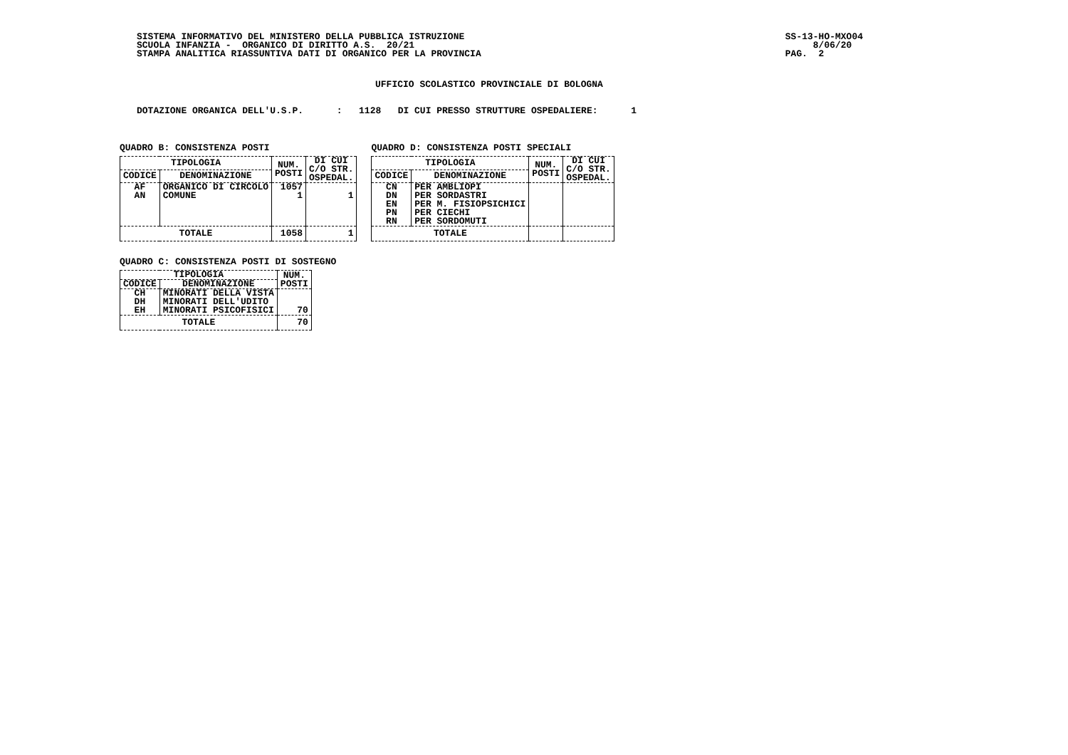SISTEMA INFORMATIVO DEL MINISTERO DELLA PUBBLICA ISTRUZIONE SCUOLA INFANZIA - ORGANICO DI DIRITTO A.S. 20/21 STAMPA ANALITICA RIASSUNTIVA DATI DI ORGANICO PER LA PROVINCIA
SS-13-HO-MXO04 8/06/20 PAG. 2
UFFICIO SCOLASTICO PROVINCIALE DI BOLOGNA
DOTAZIONE ORGANICA DELL'U.S.P. : 1128 DI CUI PRESSO STRUTTURE OSPEDALIERE: 1
QUADRO B: CONSISTENZA POSTI
| TIPOLOGIA | | NUM. POSTI | DI CUI C/O STR. OSPEDAL. |
| --- | --- | --- | --- |
| CODICE | DENOMINAZIONE | | |
| AF | ORGANICO DI CIRCOLO | 1057 | |
| AN | COMUNE | 1 | 1 |
| TOTALE | | 1058 | 1 |
QUADRO D: CONSISTENZA POSTI SPECIALI
| TIPOLOGIA | | NUM. POSTI | DI CUI C/O STR. OSPEDAL. |
| --- | --- | --- | --- |
| CODICE | DENOMINAZIONE | | |
| CN | PER AMBLIOPI | | |
| DN | PER SORDASTRI | | |
| EN | PER M. FISIOPSICHICI | | |
| PN | PER CIECHI | | |
| RN | PER SORDOMUTI | | |
| TOTALE | | | |
QUADRO C: CONSISTENZA POSTI DI SOSTEGNO
| TIPOLOGIA | | NUM. POSTI |
| --- | --- | --- |
| CODICE | DENOMINAZIONE | |
| CH | MINORATI DELLA VISTA | |
| DH | MINORATI DELL'UDITO | |
| EH | MINORATI PSICOFISICI | 70 |
| TOTALE | | 70 |